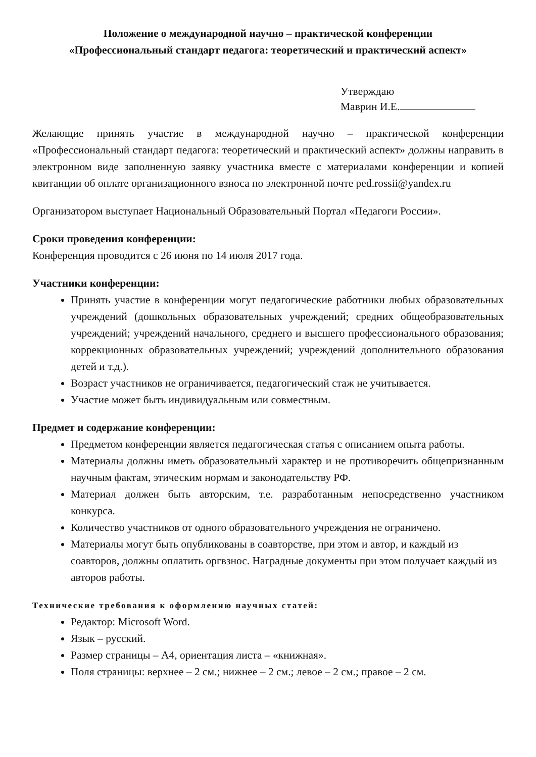Положение о международной научно – практической конференции
«Профессиональный стандарт педагога: теоретический и практический аспект»
Утверждаю
Маврин И.Е.
Желающие принять участие в международной научно – практической конференции «Профессиональный стандарт педагога: теоретический и практический аспект» должны направить в электронном виде заполненную заявку участника вместе с материалами конференции и копией квитанции об оплате организационного взноса по электронной почте ped.rossii@yandex.ru
Организатором выступает Национальный Образовательный Портал «Педагоги России».
Сроки проведения конференции:
Конференция проводится с 26 июня по 14 июля 2017 года.
Участники конференции:
Принять участие в конференции могут педагогические работники любых образовательных учреждений (дошкольных образовательных учреждений; средних общеобразовательных учреждений; учреждений начального, среднего и высшего профессионального образования; коррекционных образовательных учреждений; учреждений дополнительного образования детей и т.д.).
Возраст участников не ограничивается, педагогический стаж не учитывается.
Участие может быть индивидуальным или совместным.
Предмет и содержание конференции:
Предметом конференции является педагогическая статья с описанием опыта работы.
Материалы должны иметь образовательный характер и не противоречить общепризнанным научным фактам, этическим нормам и законодательству РФ.
Материал должен быть авторским, т.е. разработанным непосредственно участником конкурса.
Количество участников от одного образовательного учреждения не ограничено.
Материалы могут быть опубликованы в соавторстве, при этом и автор, и каждый из соавторов, должны оплатить оргвзнос. Наградные документы при этом получает каждый из авторов работы.
Технические требования к оформлению научных статей:
Редактор: Microsoft Word.
Язык – русский.
Размер страницы – А4, ориентация листа – «книжная».
Поля страницы: верхнее – 2 см.; нижнее – 2 см.; левое – 2 см.; правое – 2 см.